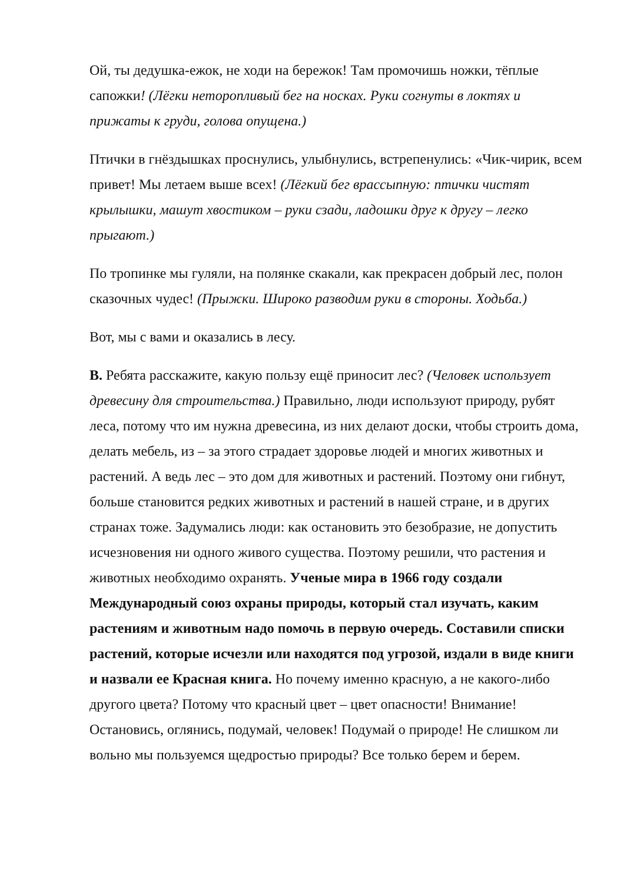Ой, ты дедушка-ежок, не ходи на бережок! Там промочишь ножки, тёплые сапожки! (Лёгки неторопливый бег на носках. Руки согнуты в локтях и прижаты к груди, голова опущена.)
Птички в гнёздышках проснулись, улыбнулись, встрепенулись: «Чик-чирик, всем привет! Мы летаем выше всех! (Лёгкий бег врассыпную: птички чистят крылышки, машут хвостиком – руки сзади, ладошки друг к другу – легко прыгают.)
По тропинке мы гуляли, на полянке скакали, как прекрасен добрый лес, полон сказочных чудес! (Прыжки. Широко разводим руки в стороны. Ходьба.)
Вот, мы с вами и оказались в лесу.
В. Ребята расскажите, какую пользу ещё приносит лес? (Человек использует древесину для строительства.) Правильно, люди используют природу, рубят леса, потому что им нужна древесина, из них делают доски, чтобы строить дома, делать мебель, из – за этого страдает здоровье людей и многих животных и растений. А ведь лес – это дом для животных и растений. Поэтому они гибнут, больше становится редких животных и растений в нашей стране, и в других странах тоже. Задумались люди: как остановить это безобразие, не допустить исчезновения ни одного живого существа. Поэтому решили, что растения и животных необходимо охранять. Ученые мира в 1966 году создали Международный союз охраны природы, который стал изучать, каким растениям и животным надо помочь в первую очередь. Составили списки растений, которые исчезли или находятся под угрозой, издали в виде книги и назвали ее Красная книга. Но почему именно красную, а не какого-либо другого цвета? Потому что красный цвет – цвет опасности! Внимание! Остановись, оглянись, подумай, человек! Подумай о природе! Не слишком ли вольно мы пользуемся щедростью природы? Все только берем и берем.